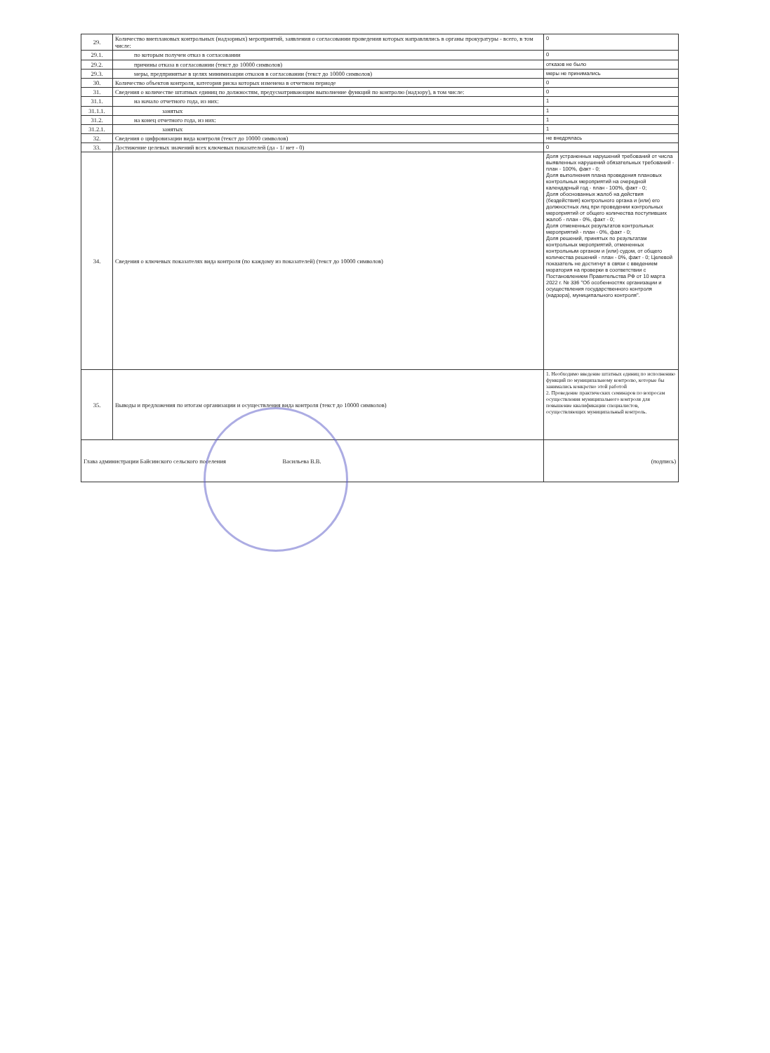| 29. | Количество внеплановых контрольных (надзорных) мероприятий, заявления о согласовании проведения которых направлялись в органы прокуратуры - всего, в том числе: | 0 |
| 29.1. | по которым получен отказ в согласовании | 0 |
| 29.2. | причины отказа в согласовании (текст до 10000 символов) | отказов не было |
| 29.3. | меры, предпринятые в целях минимизации отказов в согласовании (текст до 10000 символов) | меры не принимались |
| 30. | Количество объектов контроля, категория риска которых изменена в отчетном периоде | 0 |
| 31. | Сведения о количестве штатных единиц по должностям, предусматривающим выполнение функций по контролю (надзору), в том числе: | 0 |
| 31.1. | на начало отчетного года, из них: | 1 |
| 31.1.1. | занятых | 1 |
| 31.2. | на конец отчетного года, из них: | 1 |
| 31.2.1. | занятых | 1 |
| 32. | Сведения о цифровизации вида контроля (текст до 10000 символов) | не внедрялась |
| 33. | Достижение целевых значений всех ключевых показателей (да - 1/ нет - 0) | 0 |
| 34. | Сведения о ключевых показателях вида контроля (по каждому из показателей) (текст до 10000 символов) | Доля устраненных нарушений требований от числа выявленных нарушений обязательных требований - план - 100%, факт - 0; Доля выполнения плана проведения плановых контрольных мероприятий на очередной календарный год - план - 100%, факт - 0; Доля обоснованных жалоб на действия (бездействия) контрольного органа и (или) его должностных лиц при проведении контрольных мероприятий от общего количества поступивших жалоб - план - 0%, факт - 0; Доля отмененных результатов контрольных мероприятий - план - 0%, факт - 0; Доля решений, принятых по результатам контрольных мероприятий, отмененных контрольным органом и (или) судом, от общего количества решений - план - 0%, факт - 0; Целевой показатель не достигнут в связи с введением моратория на проверки в соответствии с Постановлением Правительства РФ от 10 марта 2022 г. № 336 "Об особенностях организации и осуществления государственного контроля (надзора), муниципального контроля". |
| 35. | Выводы и предложения по итогам организации и осуществления вида контроля (текст до 10000 символов) | 1. Необходимо введение штатных единиц по исполнению функций по муниципальному контролю, которые бы занимались конкретно этой работой 2. Проведение практических семинаров по вопросам осуществления муниципального контроля для повышение квалификации специалистов, осуществляющих муниципальный контроль. |
| Глава администрации Байсинского сельского поселения Васильева В.В. | | (подпись) |